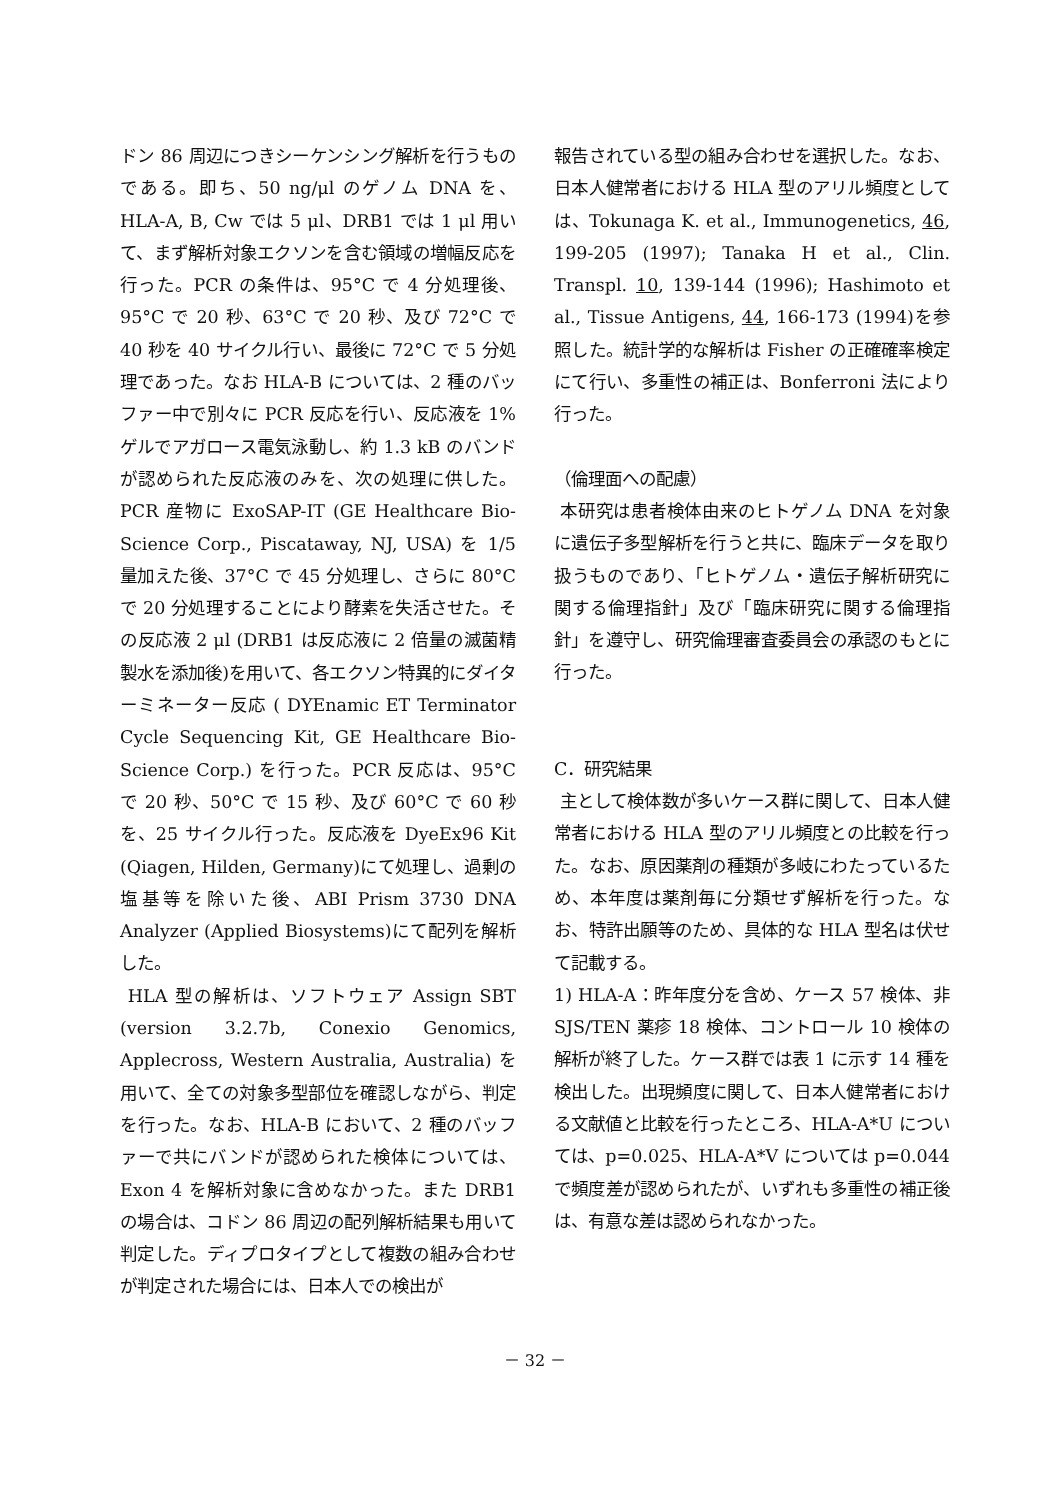ドン 86 周辺につきシーケンシング解析を行うものである。即ち、50 ng/μl のゲノム DNA を、HLA-A, B, Cw では 5 μl、DRB1 では 1 μl 用いて、まず解析対象エクソンを含む領域の増幅反応を行った。PCR の条件は、95°C で 4 分処理後、95°C で 20 秒、63°C で 20 秒、及び 72°C で 40 秒を 40 サイクル行い、最後に 72°C で 5 分処理であった。なお HLA-B については、2 種のバッファー中で別々に PCR 反応を行い、反応液を 1%ゲルでアガロース電気泳動し、約 1.3 kB のバンドが認められた反応液のみを、次の処理に供した。PCR 産物に ExoSAP-IT (GE Healthcare Bio-Science Corp., Piscataway, NJ, USA) を 1/5 量加えた後、37°C で 45 分処理し、さらに 80°C で 20 分処理することにより酵素を失活させた。その反応液 2 μl (DRB1 は反応液に 2 倍量の滅菌精製水を添加後)を用いて、各エクソン特異的にダイターミネーター反応 ( DYEnamic ET Terminator Cycle Sequencing Kit, GE Healthcare Bio-Science Corp.) を行った。PCR 反応は、95°C で 20 秒、50°C で 15 秒、及び 60°C で 60 秒を、25 サイクル行った。反応液を DyeEx96 Kit (Qiagen, Hilden, Germany)にて処理し、過剰の塩基等を除いた後、ABI Prism 3730 DNA Analyzer (Applied Biosystems)にて配列を解析した。
HLA 型の解析は、ソフトウェア Assign SBT (version 3.2.7b, Conexio Genomics, Applecross, Western Australia, Australia) を用いて、全ての対象多型部位を確認しながら、判定を行った。なお、HLA-B において、2 種のバッファーで共にバンドが認められた検体については、Exon 4 を解析対象に含めなかった。また DRB1 の場合は、コドン 86 周辺の配列解析結果も用いて判定した。ディプロタイプとして複数の組み合わせが判定された場合には、日本人での検出が
報告されている型の組み合わせを選択した。なお、日本人健常者における HLA 型のアリル頻度としては、Tokunaga K. et al., Immunogenetics, 46, 199-205 (1997); Tanaka H et al., Clin. Transpl. 10, 139-144 (1996); Hashimoto et al., Tissue Antigens, 44, 166-173 (1994)を参照した。統計学的な解析は Fisher の正確確率検定にて行い、多重性の補正は、Bonferroni 法により行った。
（倫理面への配慮）
本研究は患者検体由来のヒトゲノム DNA を対象に遺伝子多型解析を行うと共に、臨床データを取り扱うものであり、「ヒトゲノム・遺伝子解析研究に関する倫理指針」及び「臨床研究に関する倫理指針」を遵守し、研究倫理審査委員会の承認のもとに行った。
C．研究結果
主として検体数が多いケース群に関して、日本人健常者における HLA 型のアリル頻度との比較を行った。なお、原因薬剤の種類が多岐にわたっているため、本年度は薬剤毎に分類せず解析を行った。なお、特許出願等のため、具体的な HLA 型名は伏せて記載する。
1) HLA-A：昨年度分を含め、ケース 57 検体、非 SJS/TEN 薬疹 18 検体、コントロール 10 検体の解析が終了した。ケース群では表 1 に示す 14 種を検出した。出現頻度に関して、日本人健常者における文献値と比較を行ったところ、HLA-A*U については、p=0.025、HLA-A*V については p=0.044 で頻度差が認められたが、いずれも多重性の補正後は、有意な差は認められなかった。
－ 32 －